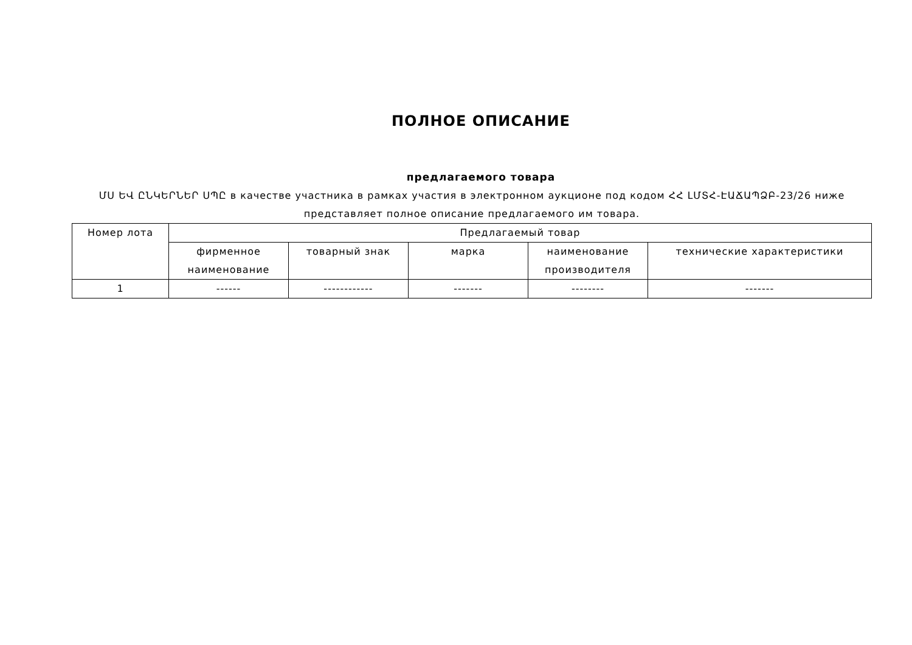ПОЛНОЕ ОПИСАНИЕ
предлагаемого товара
ՄՍ ԵՎ ԸՆԿԵՐՆԵՐ ՍՊԸ в качестве участника в рамках участия в электронном аукционе под кодом ՀՀ ԼՄՏՀ-ԷԱՃԱՊՁԲ-23/26 ниже представляет полное описание предлагаемого им товара.
| Номер лота | Предлагаемый товар | | | | |
| --- | --- | --- | --- | --- | --- |
| | фирменное наименование | товарный знак | марка | наименование производителя | технические характеристики |
| 1 | ------ | ------------ | ------- | -------- | ------- |